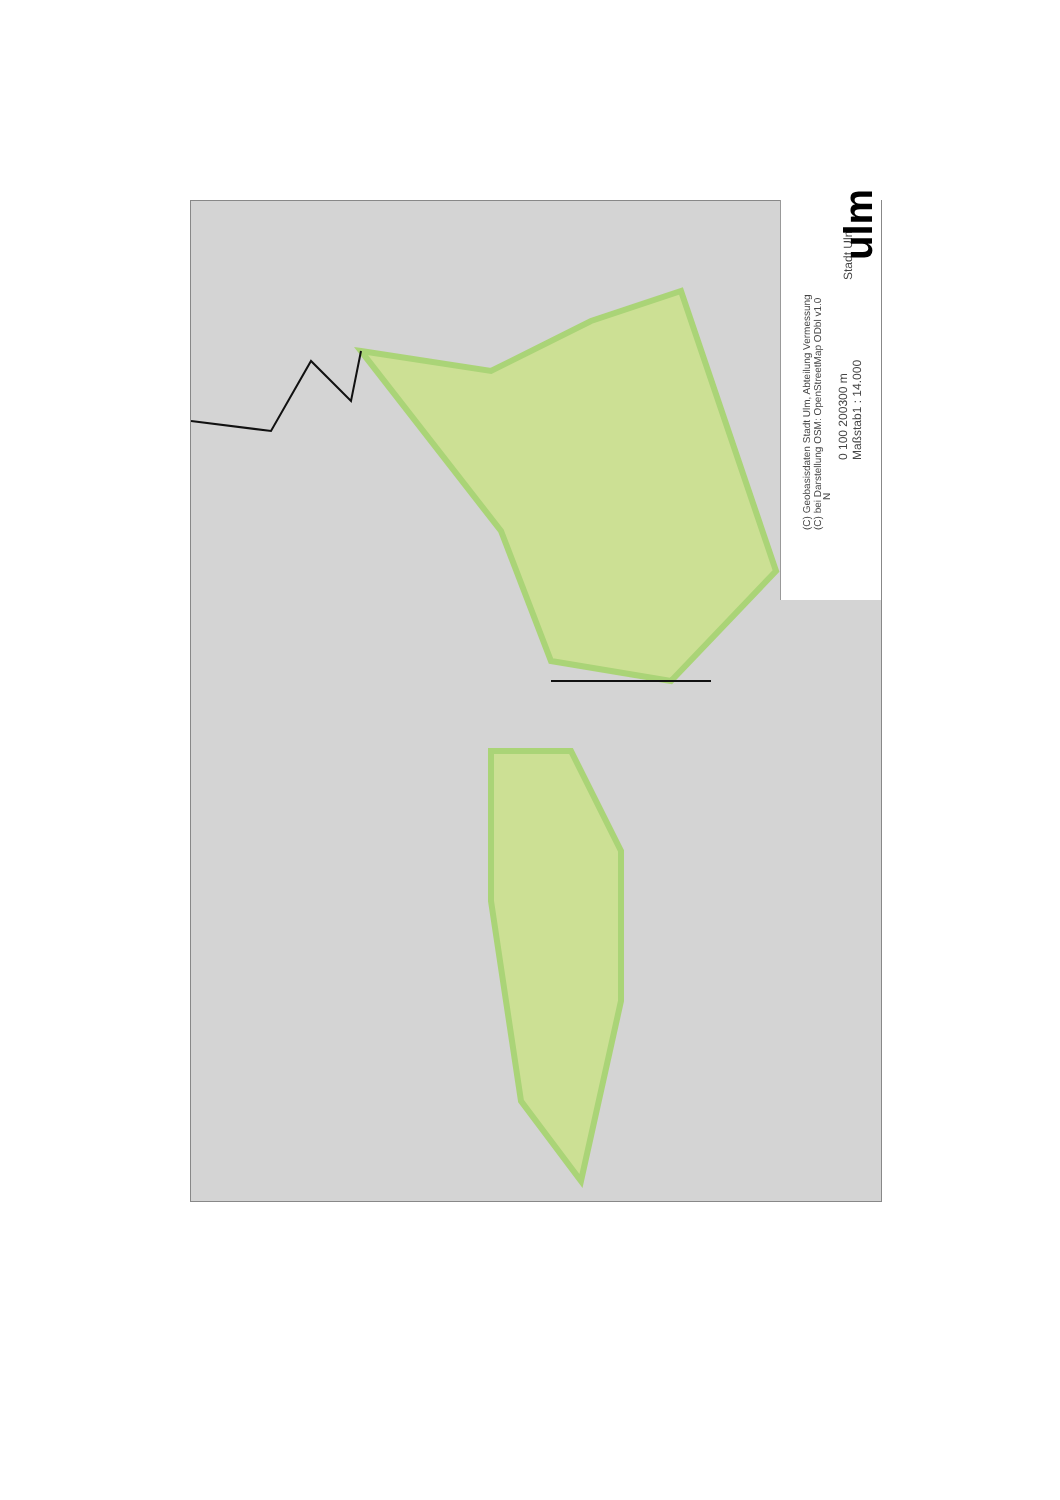(C) Geobasisdaten Stadt Ulm, Abteilung Vermessung
(C) bei Darstellung OSM: OpenStreetMap ODbl v1.0
0 100 200300 m
Maßstab1 : 14.000
Stadt Ulm
ulm
N